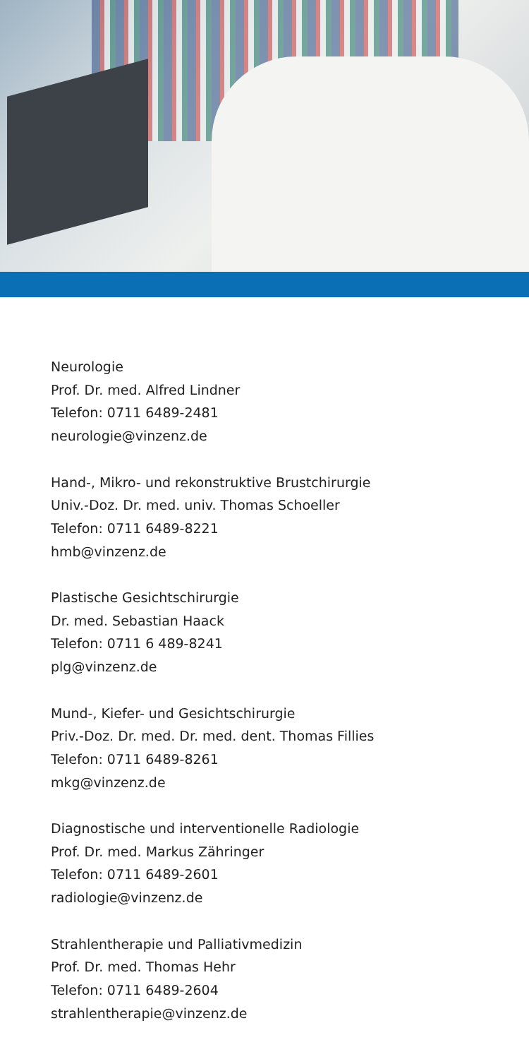Neurologie
Prof. Dr. med. Alfred Lindner
Telefon: 0711 6489-2481
neurologie@vinzenz.de
Hand-, Mikro- und rekonstruktive Brustchirurgie
Univ.-Doz. Dr. med. univ. Thomas Schoeller
Telefon: 0711 6489-8221
hmb@vinzenz.de
Plastische Gesichtschirurgie
Dr. med. Sebastian Haack
Telefon: 0711 6 489-8241
plg@vinzenz.de
Mund-, Kiefer- und Gesichtschirurgie
Priv.-Doz. Dr. med. Dr. med. dent. Thomas Fillies
Telefon: 0711 6489-8261
mkg@vinzenz.de
Diagnostische und interventionelle Radiologie
Prof. Dr. med. Markus Zähringer
Telefon: 0711 6489-2601
radiologie@vinzenz.de
Strahlentherapie und Palliativmedizin
Prof. Dr. med. Thomas Hehr
Telefon: 0711 6489-2604
strahlentherapie@vinzenz.de